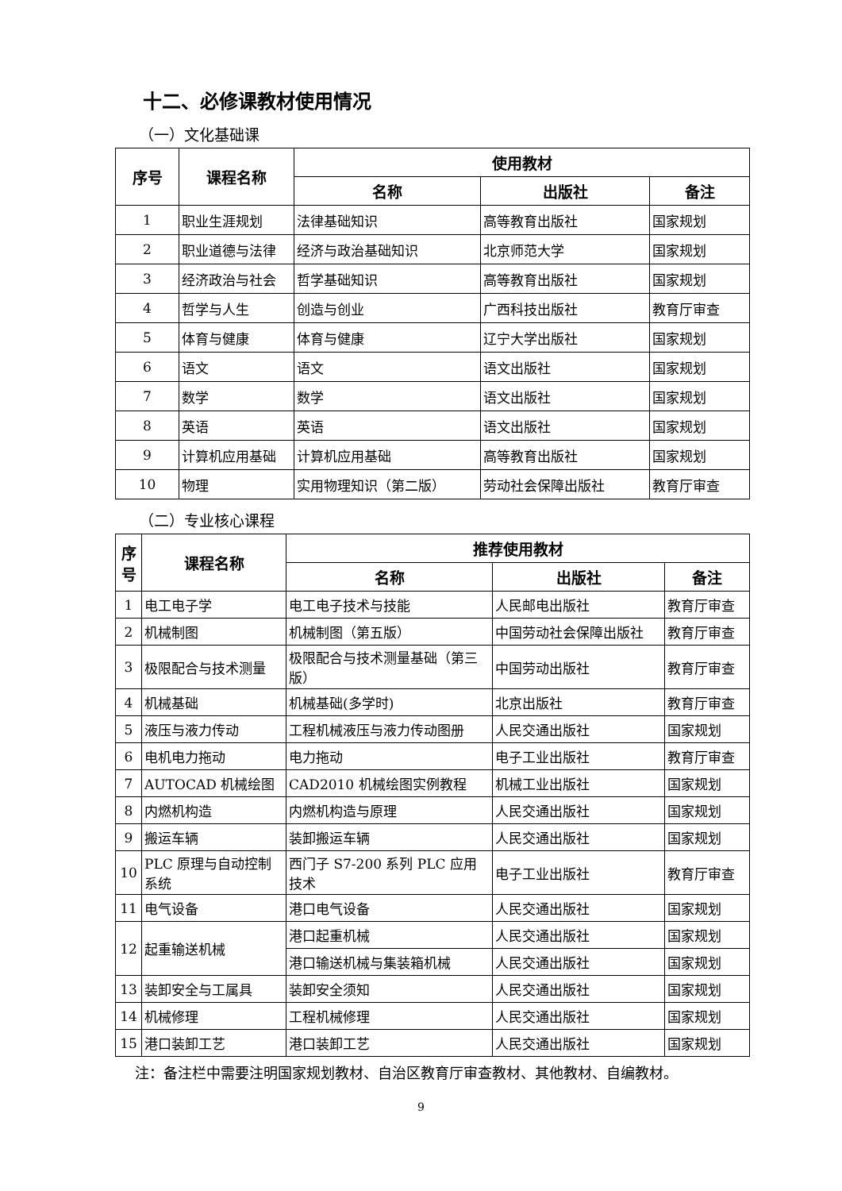十二、必修课教材使用情况
（一）文化基础课
| 序号 | 课程名称 | 使用教材 | | |
| --- | --- | --- | --- | --- |
| | | 名称 | 出版社 | 备注 |
| 1 | 职业生涯规划 | 法律基础知识 | 高等教育出版社 | 国家规划 |
| 2 | 职业道德与法律 | 经济与政治基础知识 | 北京师范大学 | 国家规划 |
| 3 | 经济政治与社会 | 哲学基础知识 | 高等教育出版社 | 国家规划 |
| 4 | 哲学与人生 | 创造与创业 | 广西科技出版社 | 教育厅审查 |
| 5 | 体育与健康 | 体育与健康 | 辽宁大学出版社 | 国家规划 |
| 6 | 语文 | 语文 | 语文出版社 | 国家规划 |
| 7 | 数学 | 数学 | 语文出版社 | 国家规划 |
| 8 | 英语 | 英语 | 语文出版社 | 国家规划 |
| 9 | 计算机应用基础 | 计算机应用基础 | 高等教育出版社 | 国家规划 |
| 10 | 物理 | 实用物理知识（第二版） | 劳动社会保障出版社 | 教育厅审查 |
（二）专业核心课程
| 序 号 | 课程名称 | 推荐使用教材 | | |
| --- | --- | --- | --- | --- |
| | | 名称 | 出版社 | 备注 |
| 1 | 电工电子学 | 电工电子技术与技能 | 人民邮电出版社 | 教育厅审查 |
| 2 | 机械制图 | 机械制图（第五版） | 中国劳动社会保障出版社 | 教育厅审查 |
| 3 | 极限配合与技术测量 | 极限配合与技术测量基础（第三版） | 中国劳动出版社 | 教育厅审查 |
| 4 | 机械基础 | 机械基础(多学时) | 北京出版社 | 教育厅审查 |
| 5 | 液压与液力传动 | 工程机械液压与液力传动图册 | 人民交通出版社 | 国家规划 |
| 6 | 电机电力拖动 | 电力拖动 | 电子工业出版社 | 教育厅审查 |
| 7 | AUTOCAD 机械绘图 | CAD2010 机械绘图实例教程 | 机械工业出版社 | 国家规划 |
| 8 | 内燃机构造 | 内燃机构造与原理 | 人民交通出版社 | 国家规划 |
| 9 | 搬运车辆 | 装卸搬运车辆 | 人民交通出版社 | 国家规划 |
| 10 | PLC 原理与自动控制系统 | 西门子 S7-200 系列 PLC 应用技术 | 电子工业出版社 | 教育厅审查 |
| 11 | 电气设备 | 港口电气设备 | 人民交通出版社 | 国家规划 |
| 12 | 起重输送机械 | 港口起重机械 | 人民交通出版社 | 国家规划 |
| | | 港口输送机械与集装箱机械 | 人民交通出版社 | 国家规划 |
| 13 | 装卸安全与工属具 | 装卸安全须知 | 人民交通出版社 | 国家规划 |
| 14 | 机械修理 | 工程机械修理 | 人民交通出版社 | 国家规划 |
| 15 | 港口装卸工艺 | 港口装卸工艺 | 人民交通出版社 | 国家规划 |
注：备注栏中需要注明国家规划教材、自治区教育厅审查教材、其他教材、自编教材。
9